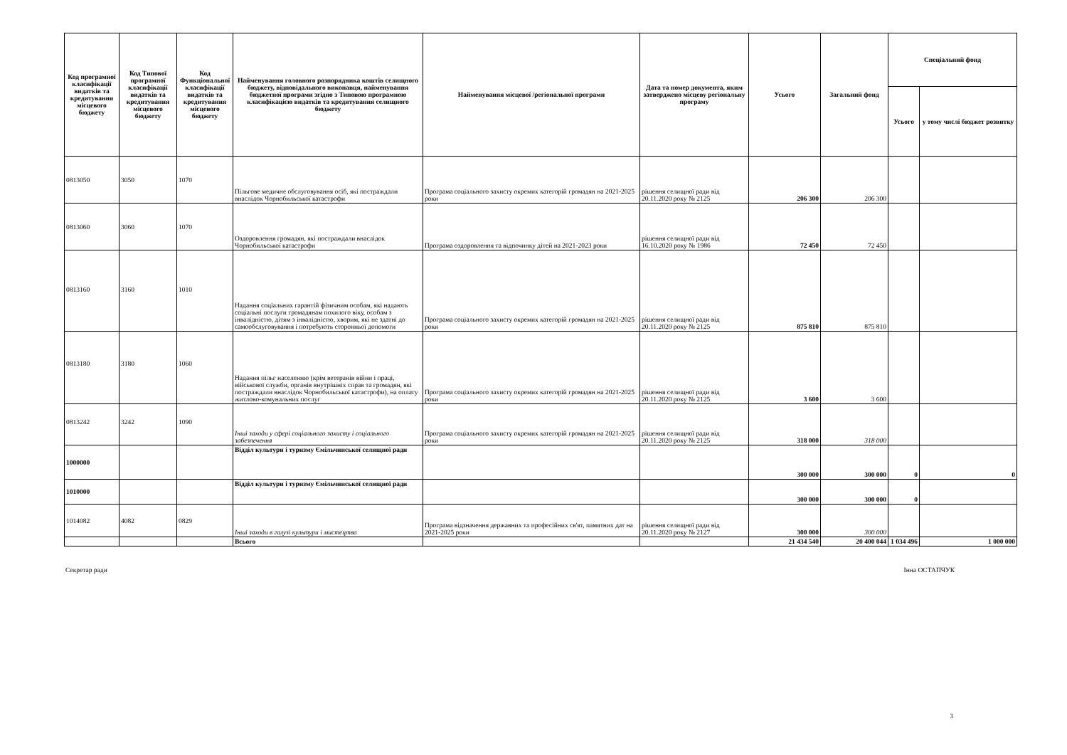| Код програмної класифікації видатків та кредитування місцевого бюджету | Код Типової програмної класифікації видатків та кредитування місцевого бюджету | Код Функціональної класифікації видатків та кредитування місцевого бюджету | Найменування головного розпорядника коштів селищного бюджету, відповідального виконавця, найменування бюджетної програми згідно з Типовою програмною класифікацією видатків та кредитування селищного бюджету | Найменування місцевої /регіональної програми | Дата та номер документа, яким затверджено місцеву регіональну програму | Усього | Загальний фонд | Спеціальний фонд | |
| --- | --- | --- | --- | --- | --- | --- | --- | --- | --- |
| | | | | | | | | Усього | у тому числі бюджет розвитку |
| 0813050 | 3050 | 1070 | Пільгове медичне обслуговування осіб, які постраждали внаслідок Чорнобильської катастрофи | Програма соціального захисту окремих категорій громадян на 2021-2025 роки | рішення селищної ради від 20.11.2020 року № 2125 | 206 300 | 206 300 | | |
| 0813060 | 3060 | 1070 | Оздоровлення громадян, які постраждали внаслідок Чорнобильської катастрофи | Програма оздоровлення та відпочинку дітей на 2021-2023 роки | рішення селищної ради від 16.10.2020 року № 1986 | 72 450 | 72 450 | | |
| 0813160 | 3160 | 1010 | Надання соціальних гарантій фізичним особам, які надають соціальні послуги громадянам похилого віку, особам з інвалідністю, дітям з інвалідністю, хворим, які не здатні до самообслуговування і потребують сторонньої допомоги | Програма соціального захисту окремих категорій громадян на 2021-2025 роки | рішення селищної ради від 20.11.2020 року № 2125 | 875 810 | 875 810 | | |
| 0813180 | 3180 | 1060 | Надання пільг населенню (крім ветеранів війни і праці, військової служби, органів внутрішніх справ та громадян, які постраждали внаслідок Чорнобильської катастрофи), на оплату житлово-комунальних послуг | Програма соціального захисту окремих категорій громадян на 2021-2025 роки | рішення селищної ради від 20.11.2020 року № 2125 | 3 600 | 3 600 | | |
| 0813242 | 3242 | 1090 | Інші заходи у сфері соціального захисту і соціального забезпечення | Програма соціального захисту окремих категорій громадян на 2021-2025 роки | рішення селищної ради від 20.11.2020 року № 2125 | 318 000 | 318 000 | | |
| 1000000 | | | Відділ культури і туризму Ємільчинської селищної ради | | | 300 000 | 300 000 | 0 | 0 |
| 1010000 | | | Відділ культури і туризму Ємільчинської селищної ради | | | 300 000 | 300 000 | 0 | |
| 1014082 | 4082 | 0829 | Інші заходи в галузі культури і мистецтва | Програма відзначення державних та професійних св'ят, памятних дат на 2021-2025 роки | рішення селищної ради від 20.11.2020 року № 2127 | 300 000 | 300 000 | | |
| | | | Всього | | | 21 434 540 | 20 400 044 | 1 034 496 | 1 000 000 |
Секретар ради Інна ОСТАПЧУК
3